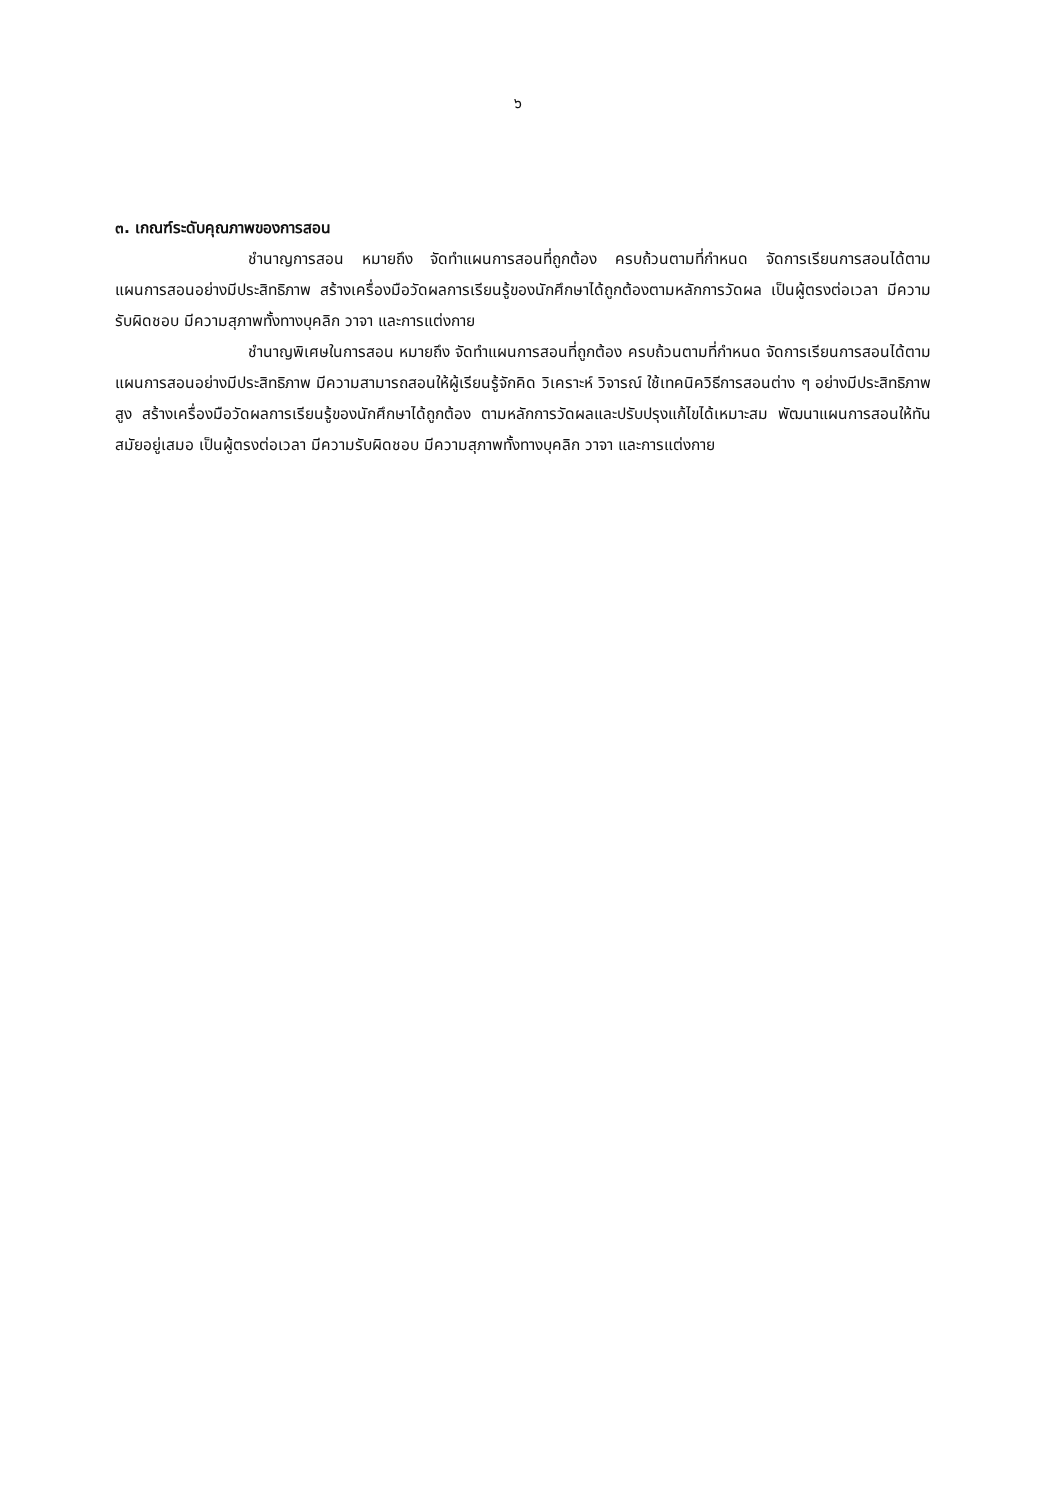๖
๓. เกณฑ์ระดับคุณภาพของการสอน
ชำนาญการสอน หมายถึง จัดทำแผนการสอนที่ถูกต้อง ครบถ้วนตามที่กำหนด จัดการเรียนการสอนได้ตามแผนการสอนอย่างมีประสิทธิภาพ สร้างเครื่องมือวัดผลการเรียนรู้ของนักศึกษาได้ถูกต้องตามหลักการวัดผล เป็นผู้ตรงต่อเวลา มีความรับผิดชอบ มีความสุภาพทั้งทางบุคลิก วาจา และการแต่งกาย
ชำนาญพิเศษในการสอน หมายถึง จัดทำแผนการสอนที่ถูกต้อง ครบถ้วนตามที่กำหนด จัดการเรียนการสอนได้ตามแผนการสอนอย่างมีประสิทธิภาพ มีความสามารถสอนให้ผู้เรียนรู้จักคิด วิเคราะห์ วิจารณ์ ใช้เทคนิควิธีการสอนต่าง ๆ อย่างมีประสิทธิภาพสูง สร้างเครื่องมือวัดผลการเรียนรู้ของนักศึกษาได้ถูกต้อง ตามหลักการวัดผลและปรับปรุงแก้ไขได้เหมาะสม พัฒนาแผนการสอนให้ทันสมัยอยู่เสมอ เป็นผู้ตรงต่อเวลา มีความรับผิดชอบ มีความสุภาพทั้งทางบุคลิก วาจา และการแต่งกาย